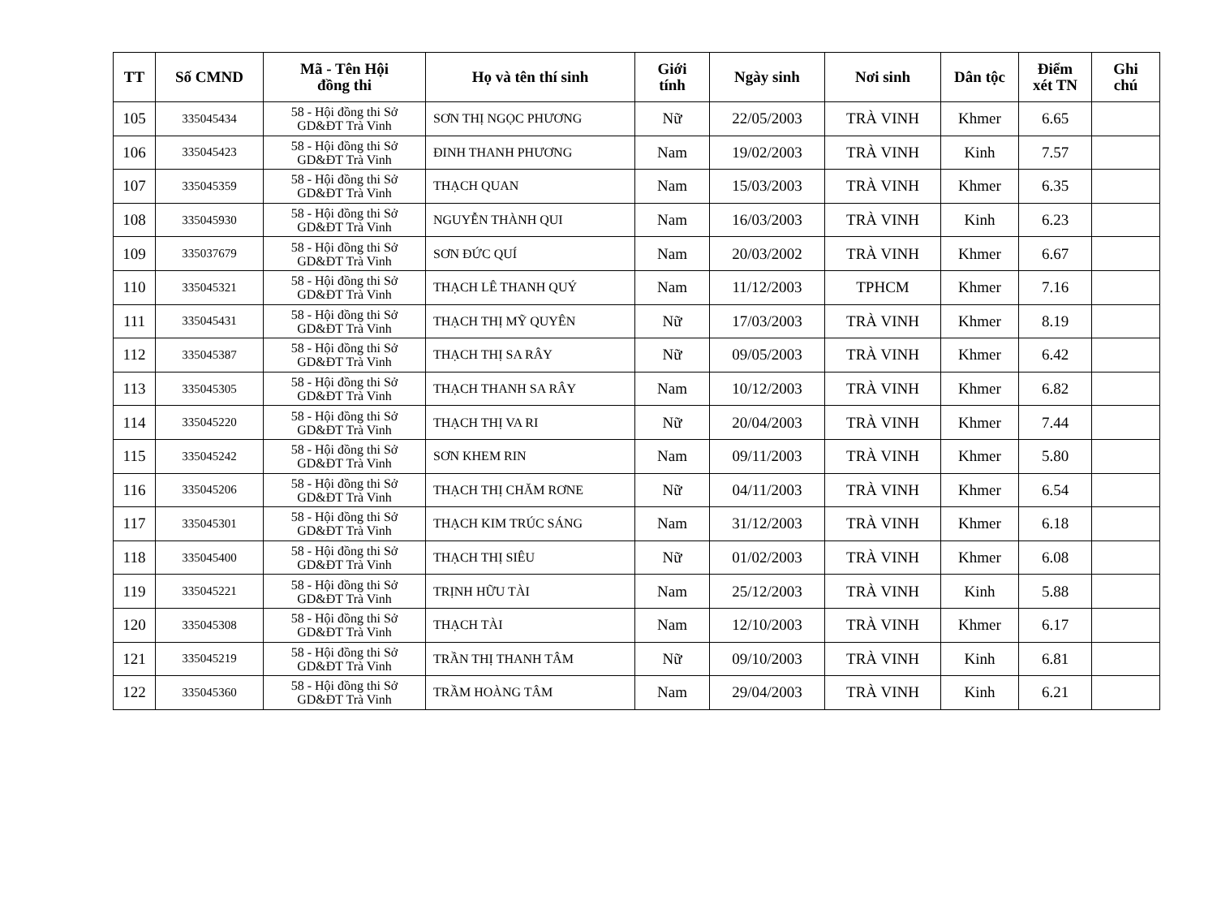| TT | Số CMND | Mã - Tên Hội đồng thi | Họ và tên thí sinh | Giới tính | Ngày sinh | Nơi sinh | Dân tộc | Điểm xét TN | Ghi chú |
| --- | --- | --- | --- | --- | --- | --- | --- | --- | --- |
| 105 | 335045434 | 58 - Hội đồng thi Sở GD&ĐT Trà Vinh | SƠN THỊ NGỌC PHƯƠNG | Nữ | 22/05/2003 | TRÀ VINH | Khmer | 6.65 | |
| 106 | 335045423 | 58 - Hội đồng thi Sở GD&ĐT Trà Vinh | ĐINH THANH PHƯƠNG | Nam | 19/02/2003 | TRÀ VINH | Kinh | 7.57 | |
| 107 | 335045359 | 58 - Hội đồng thi Sở GD&ĐT Trà Vinh | THẠCH QUAN | Nam | 15/03/2003 | TRÀ VINH | Khmer | 6.35 | |
| 108 | 335045930 | 58 - Hội đồng thi Sở GD&ĐT Trà Vinh | NGUYỄN THÀNH QUI | Nam | 16/03/2003 | TRÀ VINH | Kinh | 6.23 | |
| 109 | 335037679 | 58 - Hội đồng thi Sở GD&ĐT Trà Vinh | SƠN ĐỨC QUÍ | Nam | 20/03/2002 | TRÀ VINH | Khmer | 6.67 | |
| 110 | 335045321 | 58 - Hội đồng thi Sở GD&ĐT Trà Vinh | THẠCH LÊ THANH QUÝ | Nam | 11/12/2003 | TPHCM | Khmer | 7.16 | |
| 111 | 335045431 | 58 - Hội đồng thi Sở GD&ĐT Trà Vinh | THẠCH THỊ MỸ QUYÊN | Nữ | 17/03/2003 | TRÀ VINH | Khmer | 8.19 | |
| 112 | 335045387 | 58 - Hội đồng thi Sở GD&ĐT Trà Vinh | THẠCH THỊ SA RÂY | Nữ | 09/05/2003 | TRÀ VINH | Khmer | 6.42 | |
| 113 | 335045305 | 58 - Hội đồng thi Sở GD&ĐT Trà Vinh | THẠCH THANH SA RÂY | Nam | 10/12/2003 | TRÀ VINH | Khmer | 6.82 | |
| 114 | 335045220 | 58 - Hội đồng thi Sở GD&ĐT Trà Vinh | THẠCH THỊ VA RI | Nữ | 20/04/2003 | TRÀ VINH | Khmer | 7.44 | |
| 115 | 335045242 | 58 - Hội đồng thi Sở GD&ĐT Trà Vinh | SƠN KHEM RIN | Nam | 09/11/2003 | TRÀ VINH | Khmer | 5.80 | |
| 116 | 335045206 | 58 - Hội đồng thi Sở GD&ĐT Trà Vinh | THẠCH THỊ CHĂM RƠNE | Nữ | 04/11/2003 | TRÀ VINH | Khmer | 6.54 | |
| 117 | 335045301 | 58 - Hội đồng thi Sở GD&ĐT Trà Vinh | THẠCH KIM TRÚC SÁNG | Nam | 31/12/2003 | TRÀ VINH | Khmer | 6.18 | |
| 118 | 335045400 | 58 - Hội đồng thi Sở GD&ĐT Trà Vinh | THẠCH THỊ SIÊU | Nữ | 01/02/2003 | TRÀ VINH | Khmer | 6.08 | |
| 119 | 335045221 | 58 - Hội đồng thi Sở GD&ĐT Trà Vinh | TRỊNH HỮU TÀI | Nam | 25/12/2003 | TRÀ VINH | Kinh | 5.88 | |
| 120 | 335045308 | 58 - Hội đồng thi Sở GD&ĐT Trà Vinh | THẠCH TÀI | Nam | 12/10/2003 | TRÀ VINH | Khmer | 6.17 | |
| 121 | 335045219 | 58 - Hội đồng thi Sở GD&ĐT Trà Vinh | TRẦN THỊ THANH TÂM | Nữ | 09/10/2003 | TRÀ VINH | Kinh | 6.81 | |
| 122 | 335045360 | 58 - Hội đồng thi Sở GD&ĐT Trà Vinh | TRẦM HOÀNG TÂM | Nam | 29/04/2003 | TRÀ VINH | Kinh | 6.21 | |